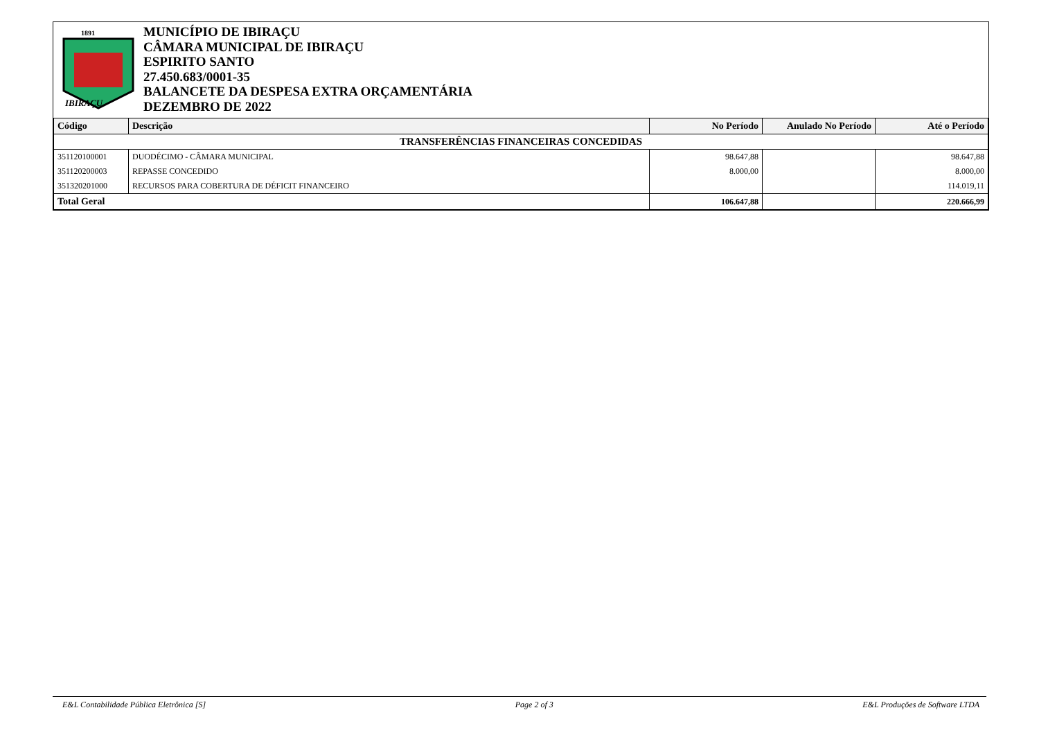1891
IBIRAÇU
MUNICÍPIO DE IBIRAÇU
CÂMARA MUNICIPAL DE IBIRAÇU
ESPIRITO SANTO
27.450.683/0001-35
BALANCETE DA DESPESA EXTRA ORÇAMENTÁRIA
DEZEMBRO DE 2022
| Código | Descrição | No Período | Anulado No Período | Até o Período |
| --- | --- | --- | --- | --- |
| TRANSFERÊNCIAS FINANCEIRAS CONCEDIDAS | | | | |
| 351120100001 | DUODÉCIMO - CÂMARA MUNICIPAL | 98.647,88 | | 98.647,88 |
| 351120200003 | REPASSE CONCEDIDO | 8.000,00 | | 8.000,00 |
| 351320201000 | RECURSOS PARA COBERTURA DE DÉFICIT FINANCEIRO | | | 114.019,11 |
| Total Geral | | 106.647,88 | | 220.666,99 |
E&L Contabilidade Pública Eletrônica [S] Page 2 of 3 E&L Produções de Software LTDA